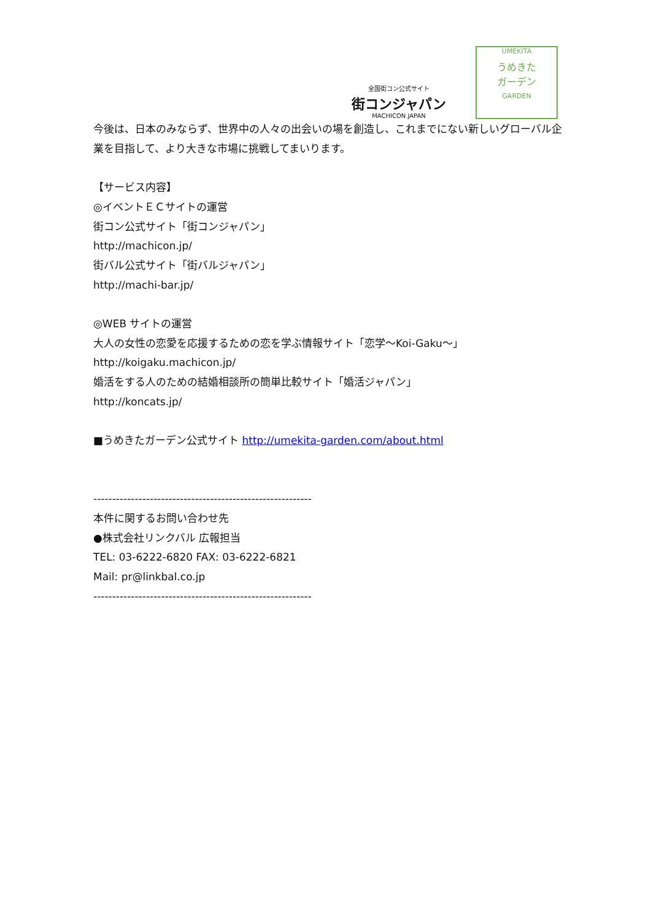全国街コン公式サイト
街コンジャパン
MACHICON JAPAN
UMEKITA
うめきた
ガーデン
GARDEN
今後は、日本のみならず、世界中の人々の出会いの場を創造し、これまでにない新しいグローバル企業を目指して、より大きな市場に挑戦してまいります。
【サービス内容】
◎イベントＥＣサイトの運営
街コン公式サイト「街コンジャパン」
http://machicon.jp/
街バル公式サイト「街バルジャパン」
http://machi-bar.jp/
◎WEB サイトの運営
大人の女性の恋愛を応援するための恋を学ぶ情報サイト「恋学～Koi-Gaku～」
http://koigaku.machicon.jp/
婚活をする人のための結婚相談所の簡単比較サイト「婚活ジャパン」
http://koncats.jp/
■うめきたガーデン公式サイト http://umekita-garden.com/about.html
----------------------------------------------------------
本件に関するお問い合わせ先
●株式会社リンクバル 広報担当
TEL: 03-6222-6820 FAX: 03-6222-6821
Mail: pr@linkbal.co.jp
----------------------------------------------------------